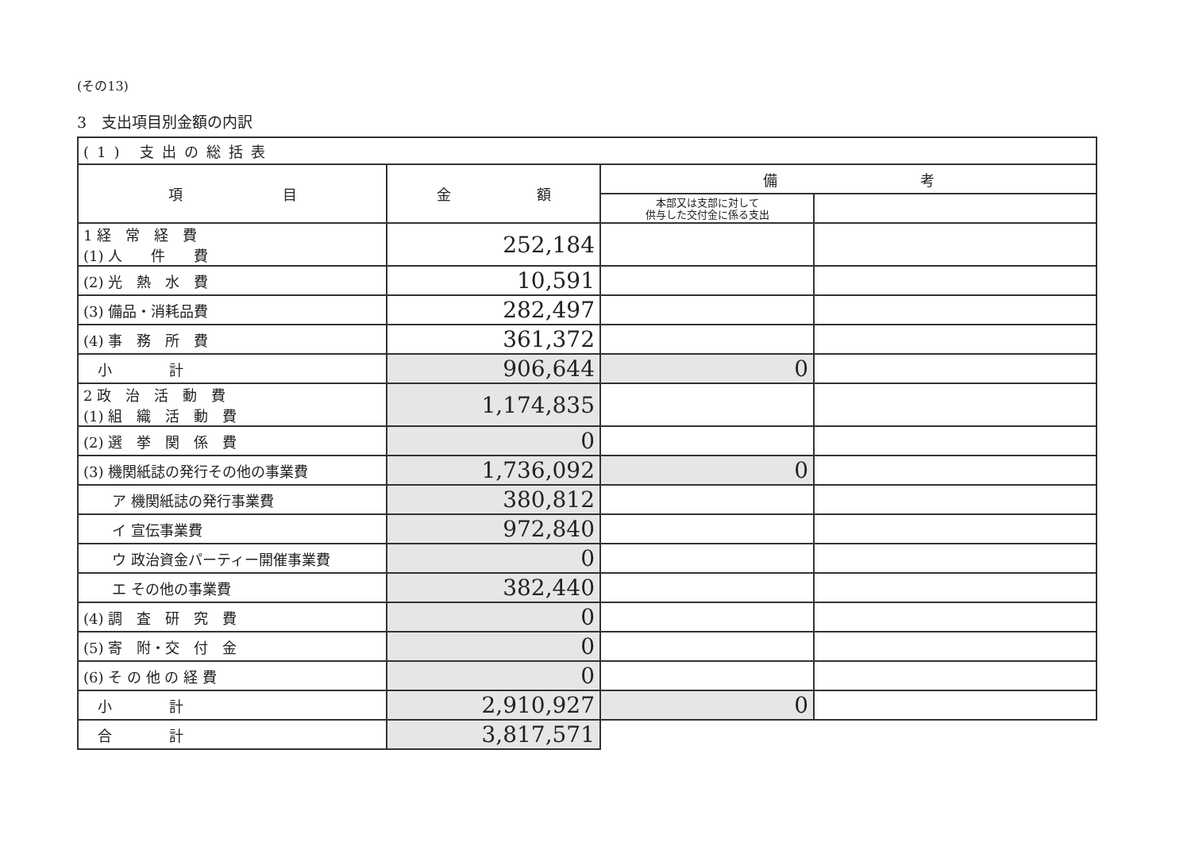(その13)
3　支出項目別金額の内訳
| (1) 支出の総括表 | | | |
| --- | --- | --- | --- |
| 項 目 | 金 額 | 備 考 | |
| | | 本部又は支部に対して 供与した交付金に係る支出 | |
| 1 経 常 経 費 (1) 人 件 費 | 252,184 | | |
| (2) 光 熱 水 費 | 10,591 | | |
| (3) 備品・消耗品費 | 282,497 | | |
| (4) 事 務 所 費 | 361,372 | | |
| 小 計 | 906,644 | 0 | |
| 2 政 治 活 動 費 (1) 組 織 活 動 費 | 1,174,835 | | |
| (2) 選 挙 関 係 費 | 0 | | |
| (3) 機関紙誌の発行その他の事業費 | 1,736,092 | 0 | |
| ア 機関紙誌の発行事業費 | 380,812 | | |
| イ 宣伝事業費 | 972,840 | | |
| ウ 政治資金パーティー開催事業費 | 0 | | |
| エ その他の事業費 | 382,440 | | |
| (4) 調 査 研 究 費 | 0 | | |
| (5) 寄 附・交 付 金 | 0 | | |
| (6) そ の 他 の 経 費 | 0 | | |
| 小 計 | 2,910,927 | 0 | |
| 合 計 | 3,817,571 | | |